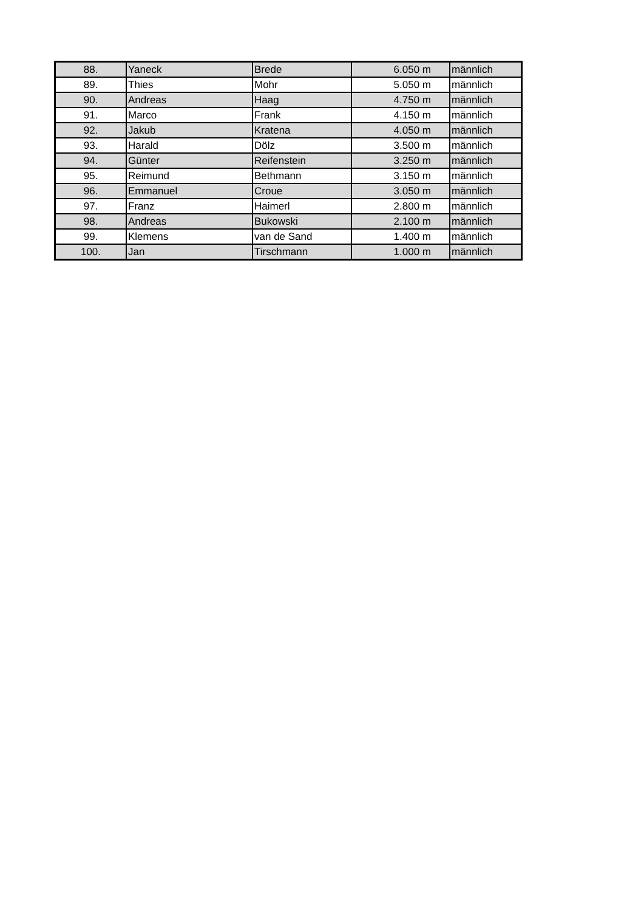| 88. | Yaneck | Brede | 6.050 m | männlich |
| 89. | Thies | Mohr | 5.050 m | männlich |
| 90. | Andreas | Haag | 4.750 m | männlich |
| 91. | Marco | Frank | 4.150 m | männlich |
| 92. | Jakub | Kratena | 4.050 m | männlich |
| 93. | Harald | Dölz | 3.500 m | männlich |
| 94. | Günter | Reifenstein | 3.250 m | männlich |
| 95. | Reimund | Bethmann | 3.150 m | männlich |
| 96. | Emmanuel | Croue | 3.050 m | männlich |
| 97. | Franz | Haimerl | 2.800 m | männlich |
| 98. | Andreas | Bukowski | 2.100 m | männlich |
| 99. | Klemens | van de Sand | 1.400 m | männlich |
| 100. | Jan | Tirschmann | 1.000 m | männlich |